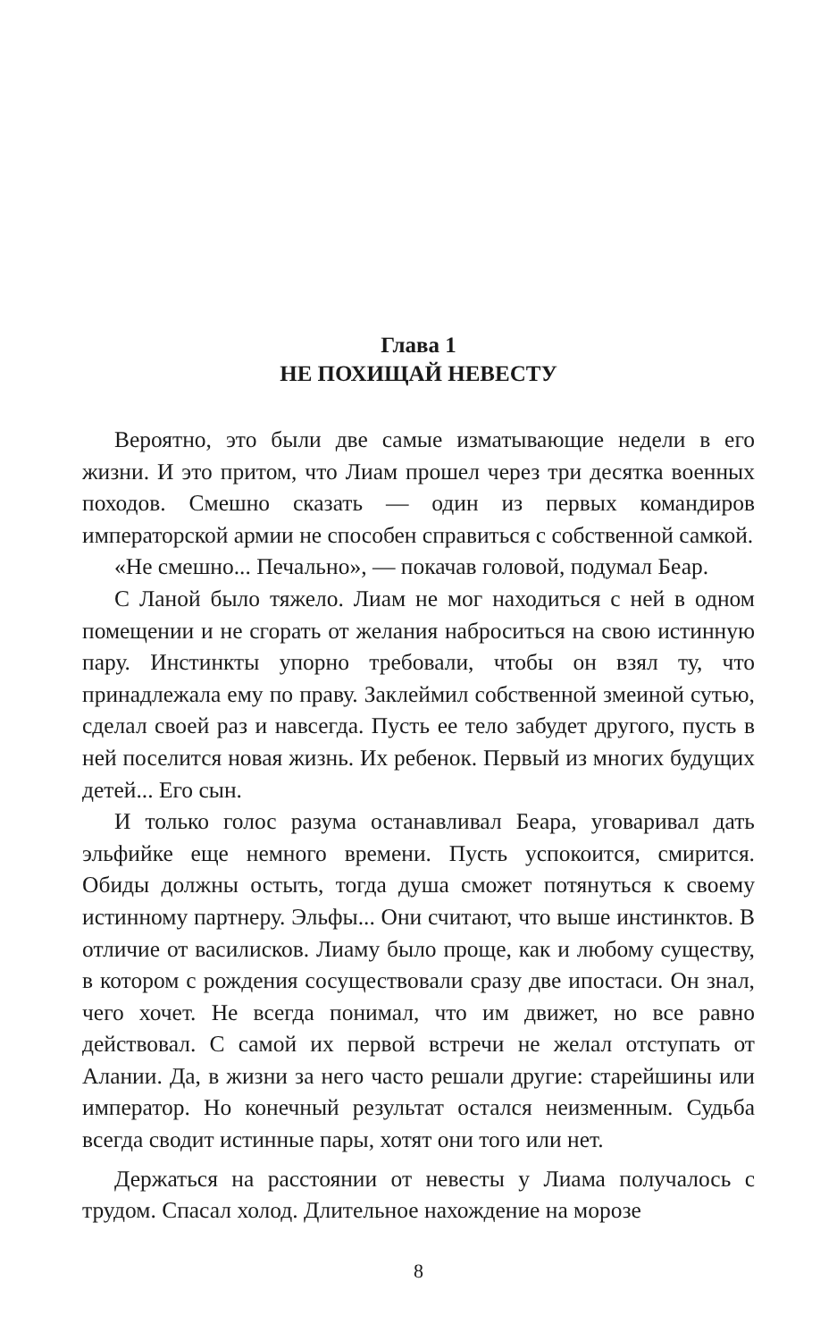Глава 1
НЕ ПОХИЩАЙ НЕВЕСТУ
Вероятно, это были две самые изматывающие недели в его жизни. И это притом, что Лиам прошел через три десятка военных походов. Смешно сказать — один из первых командиров императорской армии не способен справиться с собственной самкой.
«Не смешно... Печально», — покачав головой, подумал Беар.
С Ланой было тяжело. Лиам не мог находиться с ней в одном помещении и не сгорать от желания наброситься на свою истинную пару. Инстинкты упорно требовали, чтобы он взял ту, что принадлежала ему по праву. Заклеймил собственной змеиной сутью, сделал своей раз и навсегда. Пусть ее тело забудет другого, пусть в ней поселится новая жизнь. Их ребенок. Первый из многих будущих детей... Его сын.
И только голос разума останавливал Беара, уговаривал дать эльфийке еще немного времени. Пусть успокоится, смирится. Обиды должны остыть, тогда душа сможет потянуться к своему истинному партнеру. Эльфы... Они считают, что выше инстинктов. В отличие от василисков. Лиаму было проще, как и любому существу, в котором с рождения сосуществовали сразу две ипостаси. Он знал, чего хочет. Не всегда понимал, что им движет, но все равно действовал. С самой их первой встречи не желал отступать от Алании. Да, в жизни за него часто решали другие: старейшины или император. Но конечный результат остался неизменным. Судьба всегда сводит истинные пары, хотят они того или нет.
Держаться на расстоянии от невесты у Лиама получалось с трудом. Спасал холод. Длительное нахождение на морозе
8